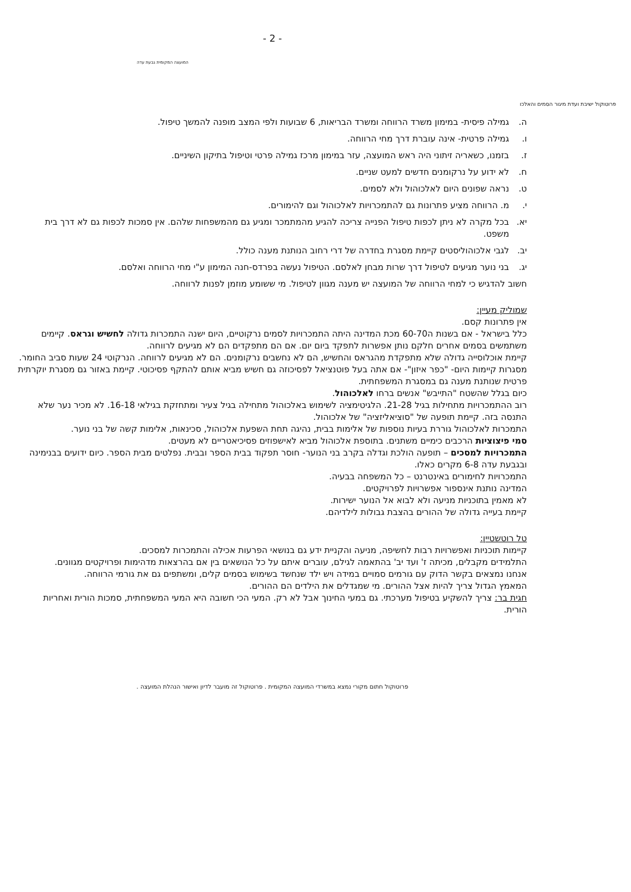- 2 -
המועצה המקומית גבעת עדה
פרוטוקול ישיבת ועדת מיגור הסמים והאלכו
ה. גמילה פיסית- במימון משרד הרווחה ומשרד הבריאות, 6 שבועות ולפי המצב מופנה להמשך טיפול.
ו. גמילה פרטית- אינה עוברת דרך מחי הרווחה.
ז. בזמנו, כשאריה זיתוני היה ראש המועצה, עזר במימון מרכז גמילה פרטי וטיפול בתיקון השיניים.
ח. לא ידוע על נרקומנים חדשים למעט שניים.
ט. נראה שפונים היום לאלכוהול ולא לסמים.
י. מ. הרווחה מציע פתרונות גם להתמכרויות לאלכוהול וגם להימורים.
יא. בכל מקרה לא ניתן לכפות טיפול הפנייה צריכה להגיע מהמתמכר ומגיע גם מהמשפחות שלהם. אין סמכות לכפות גם לא דרך בית משפט.
יב. לגבי אלכוהוליסטים קיימת מסגרת בחדרה של דרי רחוב הנותנת מענה כולל.
יג. בני נוער מגיעים לטיפול דרך שרות מבחן לאלסם. הטיפול נעשה בפרדס-חנה המימון ע"י מחי הרווחה ואלסם.
חשוב להדגיש כי למחי הרווחה של המועצה יש מענה מגוון לטיפול. מי ששומע מוזמן לפנות לרווחה.
שמוליק מעיין:
אין פתרונות קסם.
כלל בישראל - אם בשנות ה60-70 מכת המדינה היתה התמכרויות לסמים נרקוטיים, היום ישנה התמכרות גדולה לחשיש וגראס. קיימים משתמשים בסמים אחרים חלקם נותן אפשרות לתפקד ביום יום. אם הם מתפקדים הם לא מגיעים לרווחה.
קיימת אוכלוסייה גדולה שלא מתפקדת מהגראס והחשיש, הם לא נחשבים נרקומנים. הם לא מגיעים לרווחה. הנרקוטי 24 שעות סביב החומר.
מסגרות קיימות היום- "כפר איזון"- אם אתה בעל פוטנציאל לפסיכוזה גם חשיש מביא אותם להתקף פסיכוטי. קיימת באזור גם מסגרת יוקרתית פרטית שנותנת מענה גם במסגרת המשפחתית.
כיום בגלל שהשטח "התייבש" אנשים ברחו לאלכוהול.
רוב ההתמכרויות מתחילות בגיל 21-28. הלגיטימציה לשימוש באלכוהול מתחילה בגיל צעיר ומתחזקת בגילאי 16-18. לא מכיר נער שלא התנסה בזה. קיימת תופעה של "סוציאליזציה" של אלכוהול.
התמכרות לאלכוהול גוררת בעיות נוספות של אלימות בבית, נהיגה תחת השפעת אלכוהול, סכינאות, אלימות קשה של בני נוער.
סמי פיצוציות הרכבים כימיים משתנים. בתוספת אלכוהול מביא לאישפוזים פסיכיאטריים לא מעטים.
התמכרויות למסכים – תופעה הולכת וגדלה בקרב בני הנוער- חוסר תפקוד בבית הספר ובבית. נפלטים מבית הספר. כיום ידועים בבנימינה ובגבעת עדה 6-8 מקרים כאלו.
התמכרויות לחימורים באינטרנט – כל המשפחה בבעיה.
המדינה נותנת אינספור אפשרויות לפרויקטים.
לא מאמין בתוכניות מניעה ולא לבוא אל הנוער ישירות.
קיימת בעייה גדולה של ההורים בהצבת גבולות לילדיהם.
טל רוטשטיין:
קיימות תוכניות ואפשרויות רבות לחשיפה, מניעה והקניית ידע גם בנושאי הפרעות אכילה והתמכרות למסכים.
התלמידים מקבלים, מכיתה ז' ועד יב' בהתאמה לגילם, עוברים איתם על כל הנושאים בין אם בהרצאות מדהימות ופרויקטים מגוונים.
אנחנו נמצאים בקשר הדוק עם גורמים סמויים במידה ויש ילד שנחשד בשימוש בסמים קלים, ומשתפים גם את גורמי הרווחה.
המאמץ הגדול צריך להיות אצל ההורים. מי שמגדלים את הילדים הם ההורים.
חגית בר: צריך להשקיע בטיפול מערכתי. גם במעי החינוך אבל לא רק. המעי הכי חשובה היא המעי המשפחתית, סמכות הורית ואחריות הורית.
פרוטוקול חתום מקורי נמצא במשרדי המועצה המקומית . פרוטוקול זה מועבר לדיון ואישור הנהלת המועצה .